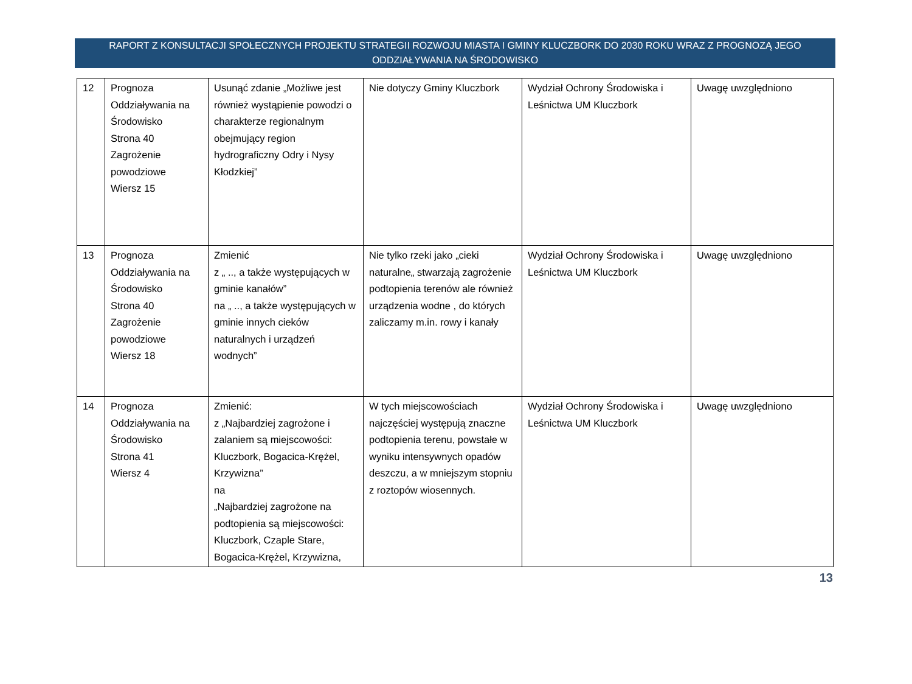RAPORT Z KONSULTACJI SPOŁECZNYCH PROJEKTU STRATEGII ROZWOJU MIASTA I GMINY KLUCZBORK DO 2030 ROKU WRAZ Z PROGNOZĄ JEGO ODDZIAŁYWANIA NA ŚRODOWISKO
| 12 | Prognoza Oddziaływania na Środowisko Strona 40 Zagrożenie powodziowe Wiersz 15 | Usunąć zdanie „Możliwe jest również wystąpienie powodzi o charakterze regionalnym obejmujący region hydrograficzny Odry i Nysy Kłodzkiej” | Nie dotyczy Gminy Kluczbork | Wydział Ochrony Środowiska i Leśnictwa UM Kluczbork | Uwagę uwzględniono |
| 13 | Prognoza Oddziaływania na Środowisko Strona 40 Zagrożenie powodziowe Wiersz 18 | Zmienić z „ .., a także występujących w gminie kanałów” na „ .., a także występujących w gminie innych cieków naturalnych i urządzeń wodnych” | Nie tylko rzeki jako „cieki naturalne„ stwarzają zagrożenie podtopienia terenów ale również urządzenia wodne , do których zaliczamy m.in. rowy i kanały | Wydział Ochrony Środowiska i Leśnictwa UM Kluczbork | Uwagę uwzględniono |
| 14 | Prognoza Oddziaływania na Środowisko Strona 41 Wiersz 4 | Zmienić: z „Najbardziej zagrożone i zalaniem są miejscowości: Kluczbork, Bogacica-Krężel, Krzywizna” na „Najbardziej zagrożone na podtopienia są miejscowości: Kluczbork, Czaple Stare, Bogacica-Krężel, Krzywizna, | W tych miejscowościach najczęściej występują znaczne podtopienia terenu, powstałe w wyniku intensywnych opadów deszczu, a w mniejszym stopniu z roztopów wiosennych. | Wydział Ochrony Środowiska i Leśnictwa UM Kluczbork | Uwagę uwzględniono |
13